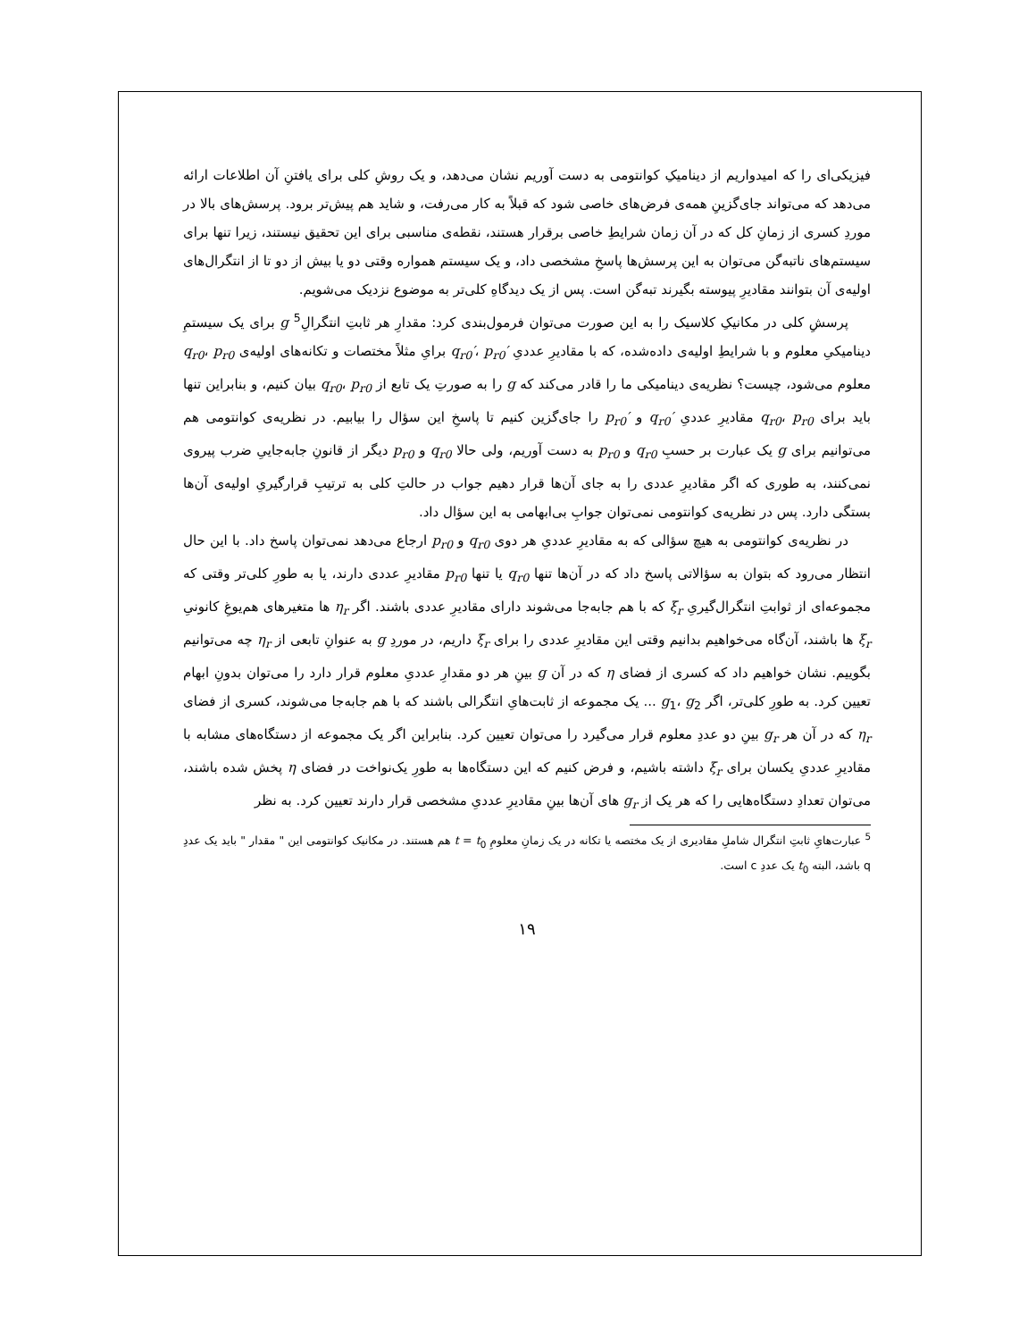فیزیکی‌ای را که امیدواریم از دینامیکِ کوانتومی به دست آوریم نشان می‌دهد، و یک روشِ کلی برای یافتنِ آن اطلاعات ارائه می‌دهد که می‌تواند جای‌گزینِ همه‌ی فرض‌های خاصی شود که قبلاً به کار می‌رفت، و شاید هم پیش‌تر برود. پرسش‌های بالا در موردِ کسری از زمانِ کل که در آن زمان شرایطِ خاصی برقرار هستند، نقطه‌ی مناسبی برای این تحقیق نیستند، زیرا تنها برای سیستم‌های ناتبه‌گن می‌توان به این پرسش‌ها پاسخِ مشخصی داد، و یک سیستم همواره وقتی دو یا بیش از دو تا از انتگرال‌های اولیه‌ی آن بتوانند مقادیرِ پیوسته بگیرند تبه‌گن است. پس از یک دیدگاهِ کلی‌تر به موضوع نزدیک می‌شویم.
پرسشِ کلی در مکانیکِ کلاسیک را به این صورت می‌توان فرمول‌بندی کرد: مقدارِ هر ثابتِ انتگرالِ<sup>5</sup> g برای یک سیستمِ دینامیکیِ معلوم و با شرایطِ اولیه‌ی داده‌شده، که با مقادیرِ عددیِ q<sub>r0</sub>′، p<sub>r0</sub>′ برایِ مثلاً مختصات و تکانه‌های اولیه‌ی q<sub>r0</sub>، p<sub>r0</sub> معلوم می‌شود، چیست؟ نظریه‌ی دینامیکی ما را قادر می‌کند که g را به صورتِ یک تابع از q<sub>r0</sub>، p<sub>r0</sub> بیان کنیم، و بنابراین تنها باید برای q<sub>r0</sub>، p<sub>r0</sub> مقادیرِ عددیِ q<sub>r0</sub>′ و p<sub>r0</sub>′ را جای‌گزین کنیم تا پاسخِ این سؤال را بیابیم. در نظریه‌ی کوانتومی هم می‌توانیم برای g یک عبارت بر حسبِ q<sub>r0</sub> و p<sub>r0</sub> به دست آوریم، ولی حالا q<sub>r0</sub> و p<sub>r0</sub> دیگر از قانونِ جابه‌جاییِ ضرب پیروی نمی‌کنند، به طوری که اگر مقادیرِ عددی را به جای آن‌ها قرار دهیم جواب در حالتِ کلی به ترتیبِ قرارگیریِ اولیه‌ی آن‌ها بستگی دارد. پس در نظریه‌ی کوانتومی نمی‌توان جوابِ بی‌ابهامی به این سؤال داد.
در نظریه‌ی کوانتومی به هیچ سؤالی که به مقادیرِ عددیِ هر دوی q<sub>r0</sub> و p<sub>r0</sub> ارجاع می‌دهد نمی‌توان پاسخ داد. با این حال انتظار می‌رود که بتوان به سؤالاتی پاسخ داد که در آن‌ها تنها q<sub>r0</sub> یا تنها p<sub>r0</sub> مقادیرِ عددی دارند، یا به طورِ کلی‌تر وقتی که مجموعه‌ای از ثوابتِ انتگرال‌گیریِ ξ<sub>r</sub> که با هم جابه‌جا می‌شوند دارای مقادیرِ عددی باشند. اگر η<sub>r</sub> ها متغیرهای هم‌یوغِ کانونیِ ξ<sub>r</sub> ها باشند، آن‌گاه می‌خواهیم بدانیم وقتی این مقادیرِ عددی را برای ξ<sub>r</sub> داریم، در موردِ g به عنوانِ تابعی از η<sub>r</sub> چه می‌توانیم بگوییم. نشان خواهیم داد که کسری از فضای η که در آن g بینِ هر دو مقدارِ عددیِ معلوم قرار دارد را می‌توان بدونِ ابهام تعیین کرد. به طورِ کلی‌تر، اگر g<sub>1</sub>، g<sub>2</sub> ... یک مجموعه از ثابت‌هایِ انتگرالی باشند که با هم جابه‌جا می‌شوند، کسری از فضای η<sub>r</sub> که در آن هر g<sub>r</sub> بینِ دو عددِ معلوم قرار می‌گیرد را می‌توان تعیین کرد. بنابراین اگر یک مجموعه از دستگاه‌های مشابه با مقادیرِ عددیِ یکسان برای ξ<sub>r</sub> داشته باشیم، و فرض کنیم که این دستگاه‌ها به طورِ یک‌نواخت در فضای η پخش شده باشند، می‌توان تعدادِ دستگاه‌هایی را که هر یک از g<sub>r</sub> های آن‌ها بینِ مقادیرِ عددیِ مشخصی قرار دارند تعیین کرد. به نظر
<sup>5</sup> عبارت‌هایِ ثابتِ انتگرال شاملِ مقادیری از یک مختصه یا تکانه در یک زمانِ معلومِ t = t<sub>0</sub> هم هستند. در مکانیک کوانتومی این " مقدار " باید یک عددِ q باشد، البته t<sub>0</sub> یک عددِ c است.
۱۹